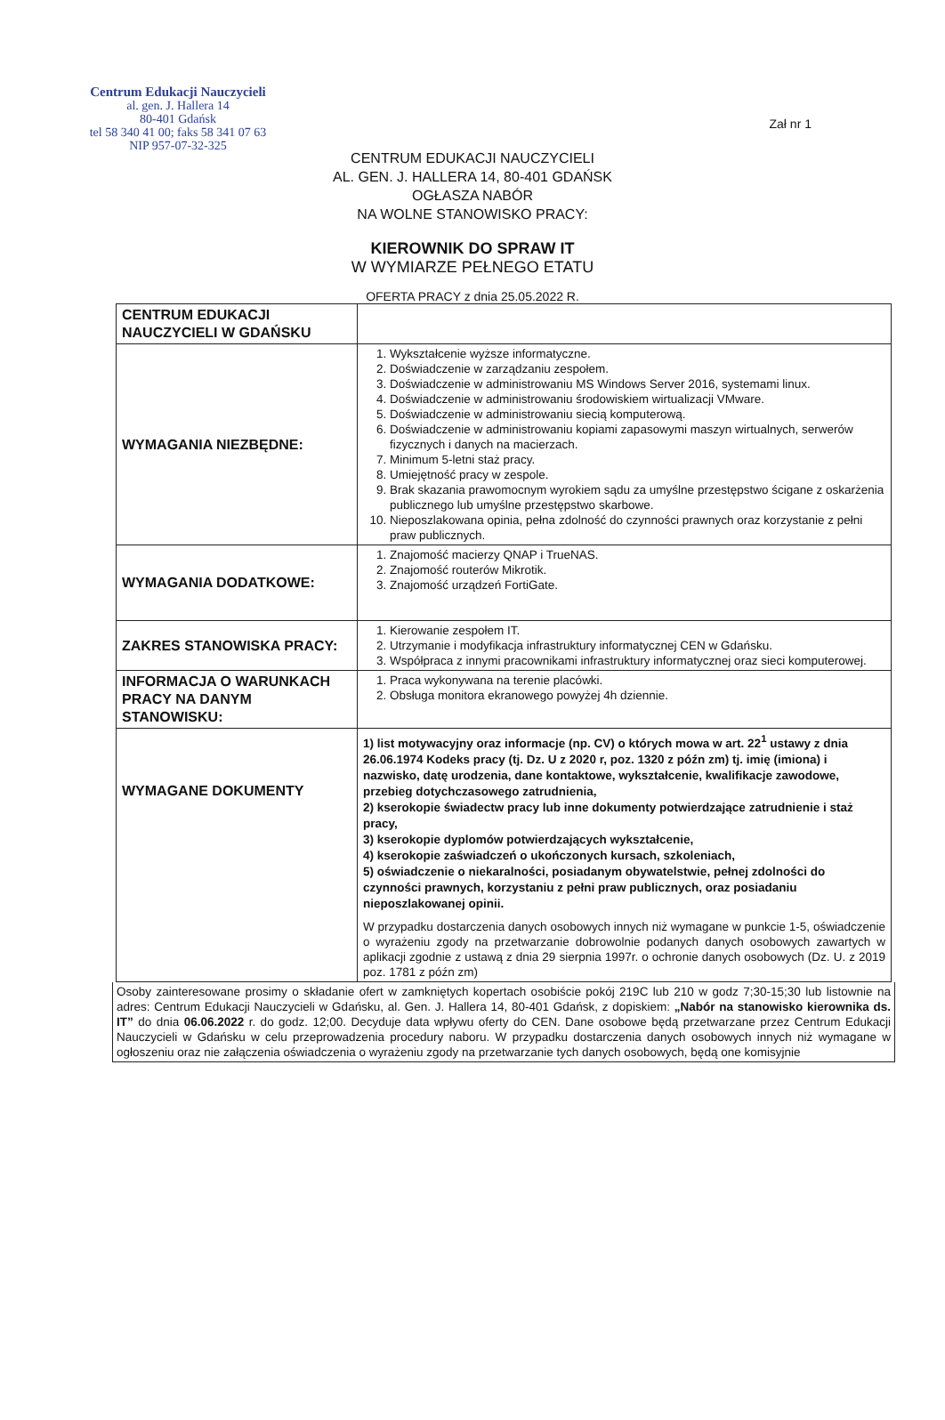Centrum Edukacji Nauczycieli
al. gen. J. Hallera 14
80-401 Gdańsk
tel 58 340 41 00; faks 58 341 07 63
NIP 957-07-32-325
Zał nr 1
CENTRUM EDUKACJI NAUCZYCIELI
AL. GEN. J. HALLERA 14, 80-401 GDAŃSK
OGŁASZA NABÓR
NA WOLNE STANOWISKO PRACY:
KIEROWNIK DO SPRAW IT
W WYMIARZE PEŁNEGO ETATU
OFERTA PRACY z dnia 25.05.2022 R.
| CENTRUM EDUKACJI NAUCZYCIELI W GDAŃSKU | |
| WYMAGANIA NIEZBĘDNE: | 1. Wykształcenie wyższe informatyczne. 2. Doświadczenie w zarządzaniu zespołem. 3. Doświadczenie w administrowaniu MS Windows Server 2016, systemami linux. 4. Doświadczenie w administrowaniu środowiskiem wirtualizacji VMware. 5. Doświadczenie w administrowaniu siecią komputerową. 6. Doświadczenie w administrowaniu kopiami zapasowymi maszyn wirtualnych, serwerów fizycznych i danych na macierzach. 7. Minimum 5-letni staż pracy. 8. Umiejętność pracy w zespole. 9. Brak skazania prawomocnym wyrokiem sądu za umyślne przestępstwo ścigane z oskarżenia publicznego lub umyślne przestępstwo skarbowe. 10. Nieposzlakowana opinia, pełna zdolność do czynności prawnych oraz korzystanie z pełni praw publicznych. |
| WYMAGANIA DODATKOWE: | 1. Znajomość macierzy QNAP i TrueNAS. 2. Znajomość routerów Mikrotik. 3. Znajomość urządzeń FortiGate. |
| ZAKRES STANOWISKA PRACY: | 1. Kierowanie zespołem IT. 2. Utrzymanie i modyfikacja infrastruktury informatycznej CEN w Gdańsku. 3. Współpraca z innymi pracownikami infrastruktury informatycznej oraz sieci komputerowej. |
| INFORMACJA O WARUNKACH PRACY NA DANYM STANOWISKU: | 1. Praca wykonywana na terenie placówki. 2. Obsługa monitora ekranowego powyżej 4h dziennie. |
| WYMAGANE DOKUMENTY | 1) list motywacyjny oraz informacje (np. CV) o których mowa w art. 22<sup>1</sup> ustawy z dnia 26.06.1974 Kodeks pracy (tj. Dz. U z 2020 r, poz. 1320 z późn zm) tj. imię (imiona) i nazwisko, datę urodzenia, dane kontaktowe, wykształcenie, kwalifikacje zawodowe, przebieg dotychczasowego zatrudnienia, 2) kserokopie świadectw pracy lub inne dokumenty potwierdzające zatrudnienie i staż pracy, 3) kserokopie dyplomów potwierdzających wykształcenie, 4) kserokopie zaświadczeń o ukończonych kursach, szkoleniach, 5) oświadczenie o niekaralności, posiadanym obywatelstwie, pełnej zdolności do czynności prawnych, korzystaniu z pełni praw publicznych, oraz posiadaniu nieposzlakowanej opinii. W przypadku dostarczenia danych osobowych innych niż wymagane w punkcie 1-5, oświadczenie o wyrażeniu zgody na przetwarzanie dobrowolnie podanych danych osobowych zawartych w aplikacji zgodnie z ustawą z dnia 29 sierpnia 1997r. o ochronie danych osobowych (Dz. U. z 2019 poz. 1781 z późn zm) |
Osoby zainteresowane prosimy o składanie ofert w zamkniętych kopertach osobiście pokój 219C lub 210 w godz 7;30-15;30 lub listownie na adres: Centrum Edukacji Nauczycieli w Gdańsku, al. Gen. J. Hallera 14, 80-401 Gdańsk, z dopiskiem: „Nabór na stanowisko kierownika ds. IT” do dnia 06.06.2022 r. do godz. 12;00. Decyduje data wpływu oferty do CEN. Dane osobowe będą przetwarzane przez Centrum Edukacji Nauczycieli w Gdańsku w celu przeprowadzenia procedury naboru. W przypadku dostarczenia danych osobowych innych niż wymagane w ogłoszeniu oraz nie załączenia oświadczenia o wyrażeniu zgody na przetwarzanie tych danych osobowych, będą one komisyjnie